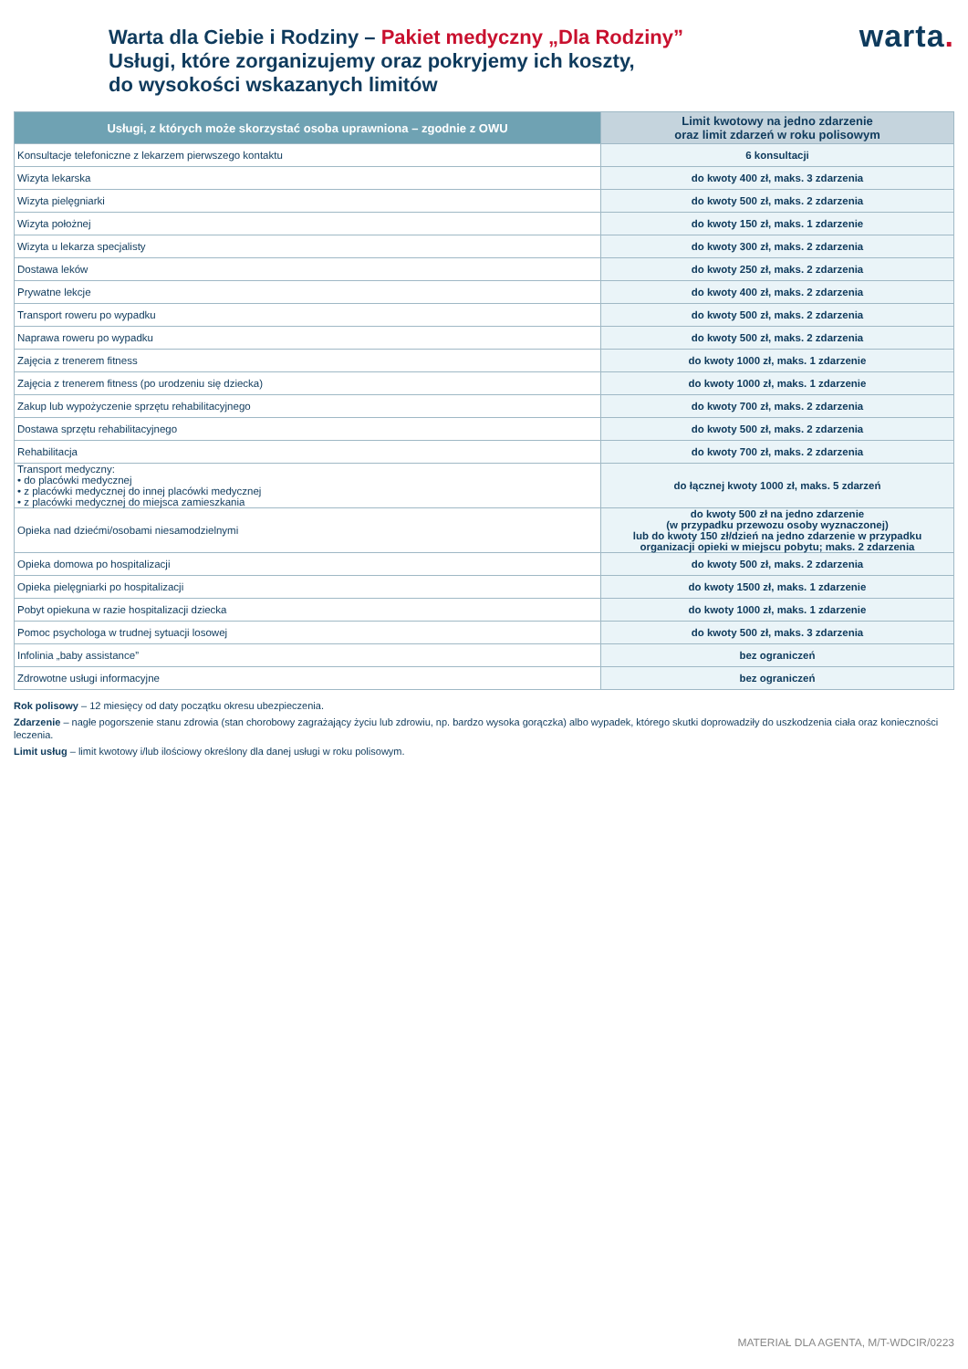Warta dla Ciebie i Rodziny – Pakiet medyczny „Dla Rodziny”
Usługi, które zorganizujemy oraz pokryjemy ich koszty,
do wysokości wskazanych limitów
warta.
| Usługi, z których może skorzystać osoba uprawniona – zgodnie z OWU | Limit kwotowy na jedno zdarzenie oraz limit zdarzeń w roku polisowym |
| --- | --- |
| Konsultacje telefoniczne z lekarzem pierwszego kontaktu | 6 konsultacji |
| Wizyta lekarska | do kwoty 400 zł, maks. 3 zdarzenia |
| Wizyta pielęgniarki | do kwoty 500 zł, maks. 2 zdarzenia |
| Wizyta położnej | do kwoty 150 zł, maks. 1 zdarzenie |
| Wizyta u lekarza specjalisty | do kwoty 300 zł, maks. 2 zdarzenia |
| Dostawa leków | do kwoty 250 zł, maks. 2 zdarzenia |
| Prywatne lekcje | do kwoty 400 zł, maks. 2 zdarzenia |
| Transport roweru po wypadku | do kwoty 500 zł, maks. 2 zdarzenia |
| Naprawa roweru po wypadku | do kwoty 500 zł, maks. 2 zdarzenia |
| Zajęcia z trenerem fitness | do kwoty 1000 zł, maks. 1 zdarzenie |
| Zajęcia z trenerem fitness (po urodzeniu się dziecka) | do kwoty 1000 zł, maks. 1 zdarzenie |
| Zakup lub wypożyczenie sprzętu rehabilitacyjnego | do kwoty 700 zł, maks. 2 zdarzenia |
| Dostawa sprzętu rehabilitacyjnego | do kwoty 500 zł, maks. 2 zdarzenia |
| Rehabilitacja | do kwoty 700 zł, maks. 2 zdarzenia |
| Transport medyczny: • do placówki medycznej • z placówki medycznej do innej placówki medycznej • z placówki medycznej do miejsca zamieszkania | do łącznej kwoty 1000 zł, maks. 5 zdarzeń |
| Opieka nad dziećmi/osobami niesamodzielnymi | do kwoty 500 zł na jedno zdarzenie (w przypadku przewozu osoby wyznaczonej) lub do kwoty 150 zł/dzień na jedno zdarzenie w przypadku organizacji opieki w miejscu pobytu; maks. 2 zdarzenia |
| Opieka domowa po hospitalizacji | do kwoty 500 zł, maks. 2 zdarzenia |
| Opieka pielęgniarki po hospitalizacji | do kwoty 1500 zł, maks. 1 zdarzenie |
| Pobyt opiekuna w razie hospitalizacji dziecka | do kwoty 1000 zł, maks. 1 zdarzenie |
| Pomoc psychologa w trudnej sytuacji losowej | do kwoty 500 zł, maks. 3 zdarzenia |
| Infolinia „baby assistance” | bez ograniczeń |
| Zdrowotne usługi informacyjne | bez ograniczeń |
Rok polisowy – 12 miesięcy od daty początku okresu ubezpieczenia.
Zdarzenie – nagłe pogorszenie stanu zdrowia (stan chorobowy zagrażający życiu lub zdrowiu, np. bardzo wysoka gorączka) albo wypadek, którego skutki doprowadziły do uszkodzenia ciała oraz konieczności leczenia.
Limit usług – limit kwotowy i/lub ilościowy określony dla danej usługi w roku polisowym.
MATERIAŁ DLA AGENTA, M/T-WDCIR/0223